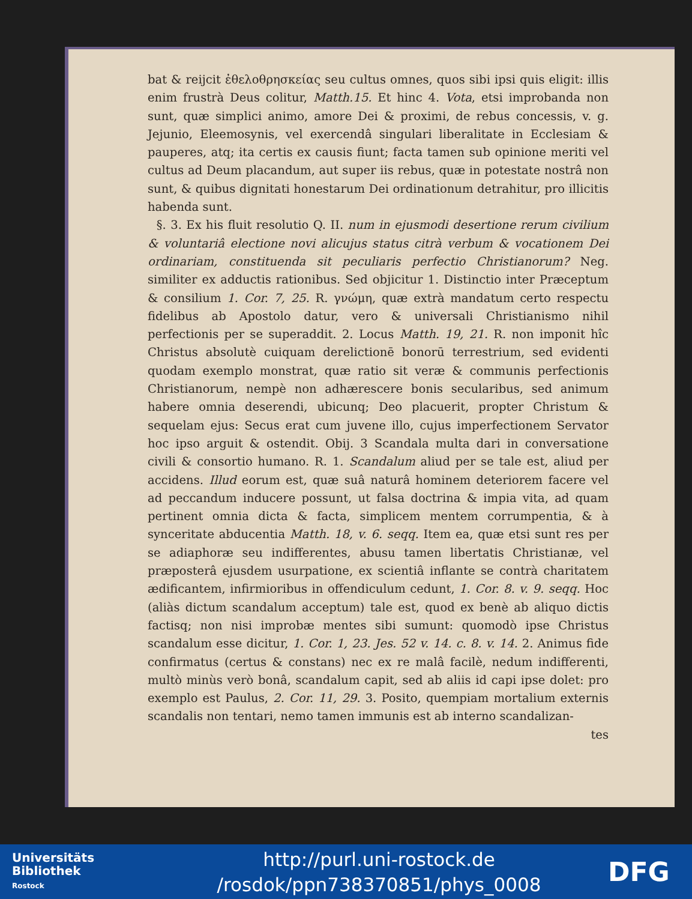bat & reijcit ἐθελοθρησκείας seu cultus omnes, quos sibi ipsi quis eligit: illis enim frustrà Deus colitur, Matth.15. Et hinc 4. Vota, etsi improbanda non sunt, quæ simplici animo, amore Dei & proximi, de rebus concessis, v. g. Jejunio, Eleemosynis, vel exercendâ singulari liberalitate in Ecclesiam & pauperes, atq; ita certis ex causis fiunt; facta tamen sub opinione meriti vel cultus ad Deum placandum, aut super iis rebus, quæ in potestate nostrâ non sunt, & quibus dignitati honestarum Dei ordinationum detrahitur, pro illicitis habenda sunt.
§. 3. Ex his fluit resolutio Q. II. num in ejusmodi desertione rerum civilium & voluntariâ electione novi alicujus status citrà verbum & vocationem Dei ordinariam, constituenda sit peculiaris perfectio Christianorum? Neg. similiter ex adductis rationibus. Sed objicitur 1. Distinctio inter Præceptum & consilium 1. Cor. 7, 25. R. γνώμη, quæ extrà mandatum certo respectu fidelibus ab Apostolo datur, vero & universali Christianismo nihil perfectionis per se superaddit. 2. Locus Matth. 19, 21. R. non imponit hîc Christus absolutè cuiquam derelictionē bonorū terrestrium, sed evidenti quodam exemplo monstrat, quæ ratio sit veræ & communis perfectionis Christianorum, nempè non adhærescere bonis secularibus, sed animum habere omnia deserendi, ubicunq; Deo placuerit, propter Christum & sequelam ejus: Secus erat cum juvene illo, cujus imperfectionem Servator hoc ipso arguit & ostendit. Obij. 3 Scandala multa dari in conversatione civili & consortio humano. R. 1. Scandalum aliud per se tale est, aliud per accidens. Illud eorum est, quæ suâ naturâ hominem deteriorem facere vel ad peccandum inducere possunt, ut falsa doctrina & impia vita, ad quam pertinent omnia dicta & facta, simplicem mentem corrumpentia, & à synceritate abducentia Matth. 18, v. 6. seqq. Item ea, quæ etsi sunt res per se adiaphoræ seu indifferentes, abusu tamen libertatis Christianæ, vel præposterâ ejusdem usurpatione, ex scientiâ inflante se contrà charitatem ædificantem, infirmioribus in offendiculum cedunt, 1. Cor. 8. v. 9. seqq. Hoc (aliàs dictum scandalum acceptum) tale est, quod ex benè ab aliquo dictis factisq; non nisi improbæ mentes sibi sumunt: quomodò ipse Christus scandalum esse dicitur, 1. Cor. 1, 23. Jes. 52 v. 14. c. 8. v. 14. 2. Animus fide confirmatus (certus & constans) nec ex re malâ facilè, nedum indifferenti, multò minùs verò bonâ, scandalum capit, sed ab aliis id capi ipse dolet: pro exemplo est Paulus, 2. Cor. 11, 29. 3. Posito, quempiam mortalium externis scandalis non tentari, nemo tamen immunis est ab interno scandalizan-
tes
Universitäts
Bibliothek
Rostock
http://purl.uni-rostock.de
/rosdok/ppn738370851/phys_0008
DFG